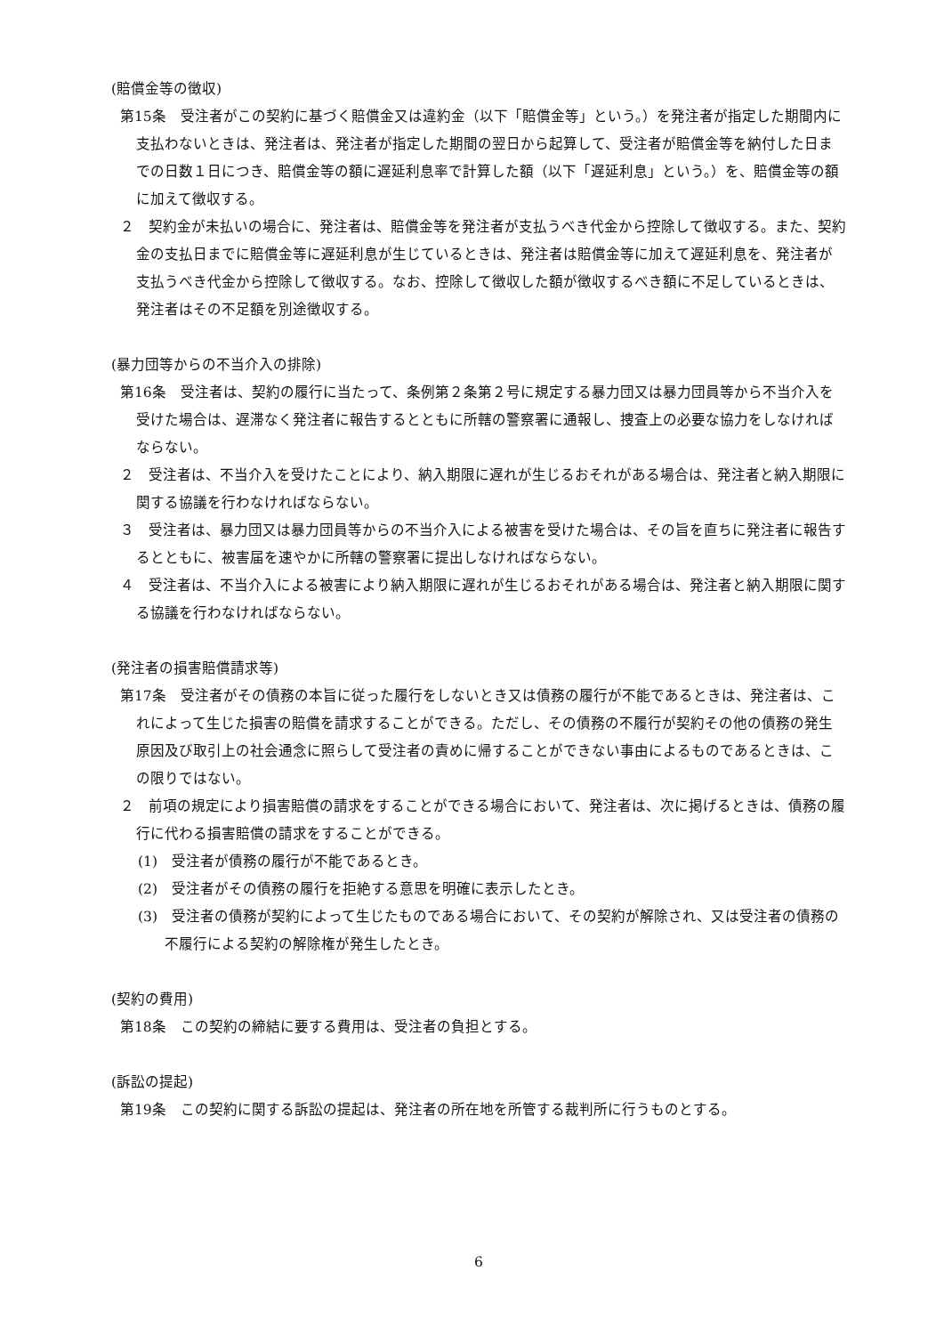(賠償金等の徴収)
第15条　受注者がこの契約に基づく賠償金又は違約金（以下「賠償金等」という。）を発注者が指定した期間内に支払わないときは、発注者は、発注者が指定した期間の翌日から起算して、受注者が賠償金等を納付した日までの日数１日につき、賠償金等の額に遅延利息率で計算した額（以下「遅延利息」という。）を、賠償金等の額に加えて徴収する。
２　契約金が未払いの場合に、発注者は、賠償金等を発注者が支払うべき代金から控除して徴収する。また、契約金の支払日までに賠償金等に遅延利息が生じているときは、発注者は賠償金等に加えて遅延利息を、発注者が支払うべき代金から控除して徴収する。なお、控除して徴収した額が徴収するべき額に不足しているときは、発注者はその不足額を別途徴収する。
(暴力団等からの不当介入の排除)
第16条　受注者は、契約の履行に当たって、条例第２条第２号に規定する暴力団又は暴力団員等から不当介入を受けた場合は、遅滞なく発注者に報告するとともに所轄の警察署に通報し、捜査上の必要な協力をしなければならない。
２　受注者は、不当介入を受けたことにより、納入期限に遅れが生じるおそれがある場合は、発注者と納入期限に関する協議を行わなければならない。
３　受注者は、暴力団又は暴力団員等からの不当介入による被害を受けた場合は、その旨を直ちに発注者に報告するとともに、被害届を速やかに所轄の警察署に提出しなければならない。
４　受注者は、不当介入による被害により納入期限に遅れが生じるおそれがある場合は、発注者と納入期限に関する協議を行わなければならない。
(発注者の損害賠償請求等)
第17条　受注者がその債務の本旨に従った履行をしないとき又は債務の履行が不能であるときは、発注者は、これによって生じた損害の賠償を請求することができる。ただし、その債務の不履行が契約その他の債務の発生原因及び取引上の社会通念に照らして受注者の責めに帰することができない事由によるものであるときは、この限りではない。
２　前項の規定により損害賠償の請求をすることができる場合において、発注者は、次に掲げるときは、債務の履行に代わる損害賠償の請求をすることができる。
(1)　受注者が債務の履行が不能であるとき。
(2)　受注者がその債務の履行を拒絶する意思を明確に表示したとき。
(3)　受注者の債務が契約によって生じたものである場合において、その契約が解除され、又は受注者の債務の不履行による契約の解除権が発生したとき。
(契約の費用)
第18条　この契約の締結に要する費用は、受注者の負担とする。
(訴訟の提起)
第19条　この契約に関する訴訟の提起は、発注者の所在地を所管する裁判所に行うものとする。
6